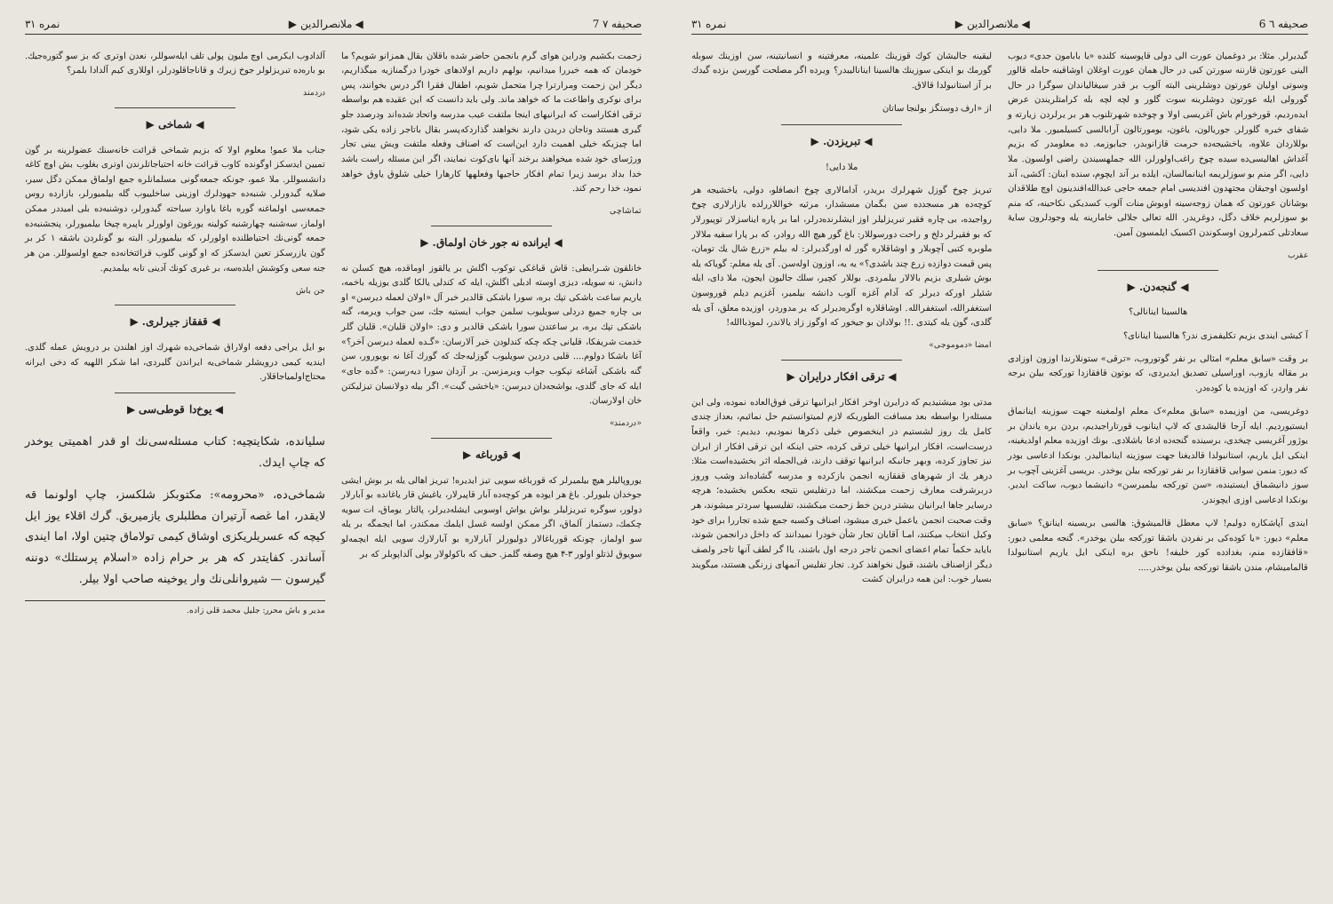صحیفه ٦ 6 ◀ ملانصرالدین ▶ نمره ۳۱
گیدیرلر. مثلا: بر دوغمیان عورت الی دولی قاپوسینه کلنده «یا بابامون جدی» دیوب الینی عورتون قارننه سورتن کبی در حال همان عورت اوغلان اوشاقینه حامله قالور وسوتی اولیان عورتون دوشلرینی البته آلوب بر قدر سیغالیاندان سوگرا در حال گورولی ایله عورتون دوشلرینه سوت گلور و لچه لچه بله کرامتلریندن عرض ایده‌ردیم، قورخورام باش آغریسی اولا و چوخده شهرتلنوب هر بر یرلردن زیارته و شفای خیره گلورلر. جوریالون، یاغون، یومورتالون آرابالسی کسیلمیور. ملا دایی، بوللاردان علاوه، یاخشیجه‌ده حرمت قازانوبدر، جبابوزمه. ده معلومدر که بزیم آغداش اهالیسی‌ده سیده چوخ راغب‌اولورلر، الله جملهسیندن راضی اولسون. ملا دایی، اگر منم بو سوزلریمه اینانمالسان، ایلده بر آند ایچوم، سنده اینان: آکشی، آند اولسون اوجیقان مجتهدون افندیسی امام جمعه حاجی عبدالله‌افندینون اوچ طلاقدان بوشانان عورتون که همان زوجه‌سینه اوبوش منات آلوب کسدیکی نکاحینه، که منم بو سوزلریم خلاف دگل، دوغریدر. الله تعالی جلالی خامارینه یله وجودلرون سایهٔ سعادتلی کتمرلرون اوسکوندن اکسیک ایلمسون آمین.
عقرب
◀ گنجه‌دن. ▶
هالسینا اینانالی؟
آ کیشی ایندی بزیم تکلیفمزی ندر؟ هالسینا اینانای؟
بر وقت «سابق معلم» امثالی بر نفر گوتوروب، «ترقی» ستونلارندا اوزون اوزادی بر مقاله یازوب، اوراسیلی تصدیق ایدیردی، که بوتون قافقازدا تورکجه بیلن برجه نفر واردر، که اوزیده یا کوده‌در.
دوغریسی، من اوزیمده «سابق معلم»ک معلم اولمغینه جهت سوزینه اینانماق ایستیوردیم. ایله آرجا قالیشدی که لاپ اینانوب قورتاراجیدیم، بردن بره یاندان بر یوژور آغریسی چیخدی، برسینده گنجه‌ده ادعا باشلادی. بونك اوزیده معلم اولدیغینه، اینکی ایل یاریم، استانبولدا قالدیغنا جهت سوزینه اینانمالیدر. بونکدا ادعاسی بودر که دیور: منمن سوایی قافقازدا بر نفر تورکجه بیلن یوخدر. بریسی آغزینی آچوب بر سوز دانیشماق ایستینده، «سن تورکجه بیلمیرسن» دانیشما دیوب، ساکت ایدیر. بونکدا ادعاسی اوزی ایچوندر.
ایندی آپاشکاره دولیم! لاپ معطل قالمیشوق: هالسی بریسینه اینانق؟ «سابق معلم» دیور: «یا کوده‌کی بر نفردن باشقا تورکجه بیلن یوخدر». گنجه معلمی دیور: «قافقازده منم، بغدادده کور خلیفه! ناحق بره اینکی ایل یاریم استانبولدا قالمامیشام، مندن باشقا تورکجه بیلن یوخدر.....
لیقینه جالیشان کوك قوزینك علمینه، معرفتینه و انسانیتینه، سن اوزینك سوبله گورمك بو اینکی سوزینك هالسینا اینانالیبدر؟ ویرده اگر مصلحت گورسن بزده گیدك بر آز استانبولدا قالاق.
از «ارف دوستگز بولنجا ساتان
◀ تبریزدن. ▶
ملا دایی!
تبریز چوخ گوزل شهرلرك بریدر، آدامالاری چوخ انصافلو، دولی، یاخشیجه هر کوچه‌ده هر مسجدده سن بگمان مسشدار، مرثیه خواللاررلده بازارلاری چوخ رواجیده، بی چاره فقیر تبریزلیلر اوز ایشلرنده‌درلر، اما بر پاره ایناسزلار توپیورلار که بو فقیرلر دلخ و راحت دورسوللار: باغ گور هیچ الله روادر، که بر پارا سفیه ملالار ملوبره کتبی آچوبلار و اوشاقلاره گور له اورگدیرلر: له بیلم «زرع شال یك تومان، پس قیمت دوازده زرع چند باشدی؟» یه یه، اوزون اوله‌سن. آی یله معلم: گویاکه یله بوش شیلری بزیم بالالار بیلمردی. بوللار کچیر، سلك جالیون ایجون، ملا دای، ایله شئیلر اورکه دیرلر که آدام آغزه آلوب دانشه بیلمیر، آغزیم دیلم قوروسون استغفرالله، استغفرالله. اوشاقلاره اوگره‌دیرلر که یر مدوردر، اوزیده معلق، آی یله گلدی، گون یله کیتدی .!! بولادان بو جیخور که اوگوز زاد یالاندر، لموذباالله!
امضا «دموموجی»
◀ ترقی افکار درایران ▶
مدتی بود میشنیدیم که درایرن اوخر افکار ایرانیها ترقی فوق‌العاده نموده، ولی این مسئله‌را بواسطه بعد مسافت الطوریکه لازم لمیتوانستیم حل نمائیم، بعداز چندی کامل یك روز لشستیم در اینخصوص خیلی ذکرها نمودیم، دیدیم: خیر، واقعاً درست‌است، افکار ایرانیها خیلی ترقی کرده، حتی اینکه این ترقی افکار از ایران نیز تجاوز کرده، وبهر جانبکه ایرانیها توقف دارند، فی‌الجمله اثر بخشیده‌است مثلا: درهر یك از شهرهای قفقازیه انجمن بازکرده و مدرسه گشاده‌اند وشب وروز دربرشرفت معارف زحمت میکشند، اما درتفلیس نتیجه بعکس بخشیده؛ هرچه درسایر جاها ایرانیان بیشتر درین خط زحمت میکشند، تفلیسیها سردتر میشوند، هر وقت صحبت انجمن یاعمل خیری میشود، اصناف وکسبه جمع شده تجاررا برای خود وکیل انتخاب میکنند، امـا آقایان تجار شأن خودرا نمیدانند که داخل درانجمن شوند، بایاید حکماً تمام اعضای انجمن تاجر درجه اول باشند، یاا گر لطف آنها تاجر ولصف دیگر ازاصناف باشند، قبول نخواهند کرد. تجار تفلیس آنمهای زرنگی هستند، میگویند بسیار خوب: این همه درایران کشت
صحیفه ۷ 7 ◀ ملانصرالدین ▶ نمره ۳۱
زحمت بکشیم ودراین هوای گرم بانجمن حاضر شده باقلان بقال همزانو شویم؟ ما خودمان که همه خیررا میدانیم، بولهم داریم اولادهای خودرا درگمنازیه میگذاریم، دیگر این زحمت ومرارترا چرا متحمل شویم، اطفال فقرا اگر درس بخوانند، پس برای نوکری واطاعت ما که خواهد ماند. ولی باید دانست که این عقیده هم بواسطه ترقی افکاراست که ایرانیهای اینجا ملتفت عیب مدرسه واتحاد شده‌اند ودرصدد جلو گیری هستند وتاجان دربدن دارند نخواهند گذاردکه‌پسر بقال باتاجر زاده یکی شود، اما چیزیکه خیلی اهمیت دارد این‌است که اصناف وفعله ملتفت ویش یینی تجار ورژسای خود شده میخواهند برخند آنها بای‌کوت نمایند، اگر این مسئله راست باشد خدا بداد برسد زیرا تمام افکار حاجیها وفعلهها کارهارا خیلی شلوق یاوق خواهد نمود، خدا رحم کند.
تماشاچی
◀ ایرانده نه جور خان اولماق. ▶
خانلقون شـرایطی: قاش قباغکی توکوب اگلش بر یالقوز اوماقده، هیچ کسلن نه دانش، نه سویله، دیزی اوسته ادبلی اگلش، ایله که کندلی یالکا گلدی یوزیله باخمه، یاریم ساعت باشکی تپك بره، سورا باشکی قالدیر خبر آل «اولان لعمله دیرسن» او بی چاره جمیع دردلی سویلیوب سلمن جواب ایستیه جك، سن جواب ویرمه، گنه باشکی تپك بره، بر ساعتدن سورا باشکی قالدیر و دی: «اولان قلیان». قلیان گلر خدمت شریفکا، قلیانی چکه چکه کندلودن خبر آلارسان: «گـده لعمله دیرسن آخر؟» آغا باشکا دولوم.... قلبی دردین سویلیوب گوزلیه‌جك که گورك آغا نه بویورور، سن گنه باشکی آشاغه تپکوب جواب ویرمزسن. بر آزدان سورا دیه‌رسن: «گده جای» ایله که جای گلدی، یواشجه‌دان دیرسن: «یاخشی گیت». اگر بیله دولانسان تیزلیکتن خان اولارسان.
«درد‌مند»
◀ قورباغه ▶
یوروپالیلر هیچ بیلمیرلر که قورباغه سویی تیز ایدیره! تبریز اهالی یله بر بوش ایشی جوخدان بلیورلر. باغ هر ایوده هر کوچه‌ده آبار قاپیرلار، یاغیش قار یاغانده بو آبارلار دولور، سوگره تبریزلیلر یواش یواش اوسوبی ایشله‌دیرلر، پالتار یوماق، ات سویه چکمك، دستماز آلماق، اگر ممکن اولسه غسل ایلمك ممکندر، اما ایجمگه بر یله سو اولماز، چونکه قورباغالار دولیورلر آبارلاره بو آبارلارك سویی ایله ایچمه‌لو سویوق لذتلو اولور ۳-۴ هیچ وصفه گلمز. حیف که باکولولار یولی آلداپوبلر که بر
آلدادوب ایکرمی اوچ ملیون پولی تلف ایله‌سوللر، نعدن اوتری که بز سو گتوره‌جیك. بو باره‌ده تبریزلولر جوخ زیرك و قاناجاقلودرلر، اوللاری کیم آلدادا بلمر؟
دردمند
◀ شماخی ▶
جناب ملا عمو! معلوم اولا که بزیم شماخی قرائت خانه‌سنك عضولرینه بر گون تمیین ایدسکز اوگونده کاوب قرائت خانه احتیاجاتلرندن اوتری بغلوب بش اوچ کاغه دانشسوللر. ملا عمو، جونکه جمعه‌گونی مسلمانلره جمع اولماق ممکن دگل سیر، صلایه گیدورلر. شنبه‌ده جهودلرك اوزینی ساخلییوب گله بیلمیورلر، بازارده روس جمعه‌سی اولماغنه گوره باغا یاوارد سیاحته گیدورلر، دوشنبه‌ده بلی امیددر ممکن اولماز، سه‌شنبه چهارشنبه کولینه یورغون اولورلر باپیره چیخا بیلمیورلر، پنجشنبه‌ده جمعه گونی‌نك احتیاطلنده اولورلر، که بیلمیورلر. البته بو گونلردن باشقه ۱ کر بر گون یازرسکز تعین ایدسکز که او گونی گلوب قرائتخانه‌ده جمع اولسوللر. من هر جنه سعی وکوشش ایلده‌سه، بر غیری کونك آدینی تابه بیلمدیم.
جن باش
◀ قفقاز جیرلری. ▶
بو ایل یراجی دفعه اولاراق شماخی‌ده شهرك اوز اهلندن بر درویش عمله گلدی. ایندیه کیمی درویشلر شماخی‌یه ایراندن گلیردی، اما شکر اللهیه که دخی ایرانه محتاج‌اولمیاجاقلار.
◀ یوخ‌دا قوطی‌سی ▶
سلیانده، شکایتچیه: کتاب مسئله‌سی‌نك او قدر اهمیتی یوخدر که چاپ ایدك.
شماخی‌ده، «محرومه»: مکتوبکز شلکسز، چاپ اولونما قه لایقدر، اما غصه آرتیران مطلبلری یازمیریق. گرك اقلاء یوز ایل کیچه که عسریلریکزی اوشاق کیمی تولاماق چتین اولا، اما ایندی آساندر. کفایتدر که هر بر حرام زاده «اسلام پرستلك» دوننه گیرسون — شیروانلی‌نك وار یوخینه صاحب اولا بیلر.
مدیر و باش محرر: جلیل محمد قلی زاده.